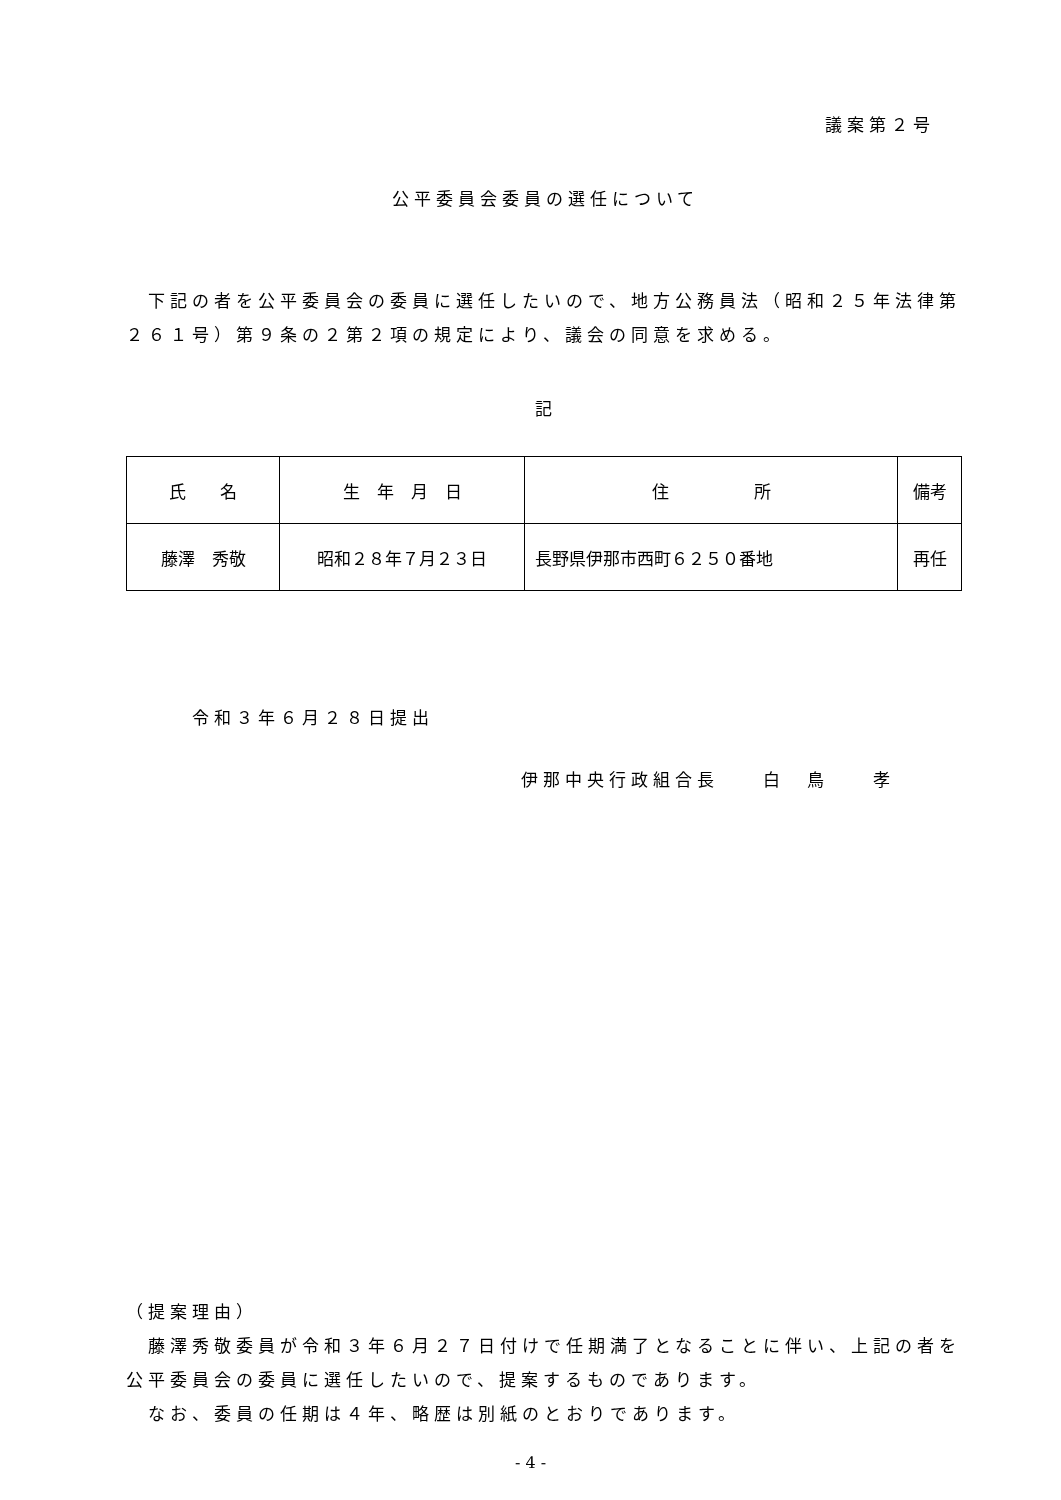議案第２号
公平委員会委員の選任について
　下記の者を公平委員会の委員に選任したいので、地方公務員法（昭和２５年法律第２６１号）第９条の２第２項の規定により、議会の同意を求める。
記
| 氏 名 | 生 年 月 日 | 住 所 | 備考 |
| 藤澤 秀敬 | 昭和２８年７月２３日 | 長野県伊那市西町６２５０番地 | 再任 |
令和３年６月２８日提出
伊那中央行政組合長　　白　鳥　　孝
（提案理由）
　藤澤秀敬委員が令和３年６月２７日付けで任期満了となることに伴い、上記の者を公平委員会の委員に選任したいので、提案するものであります。
　なお、委員の任期は４年、略歴は別紙のとおりであります。
- 4 -